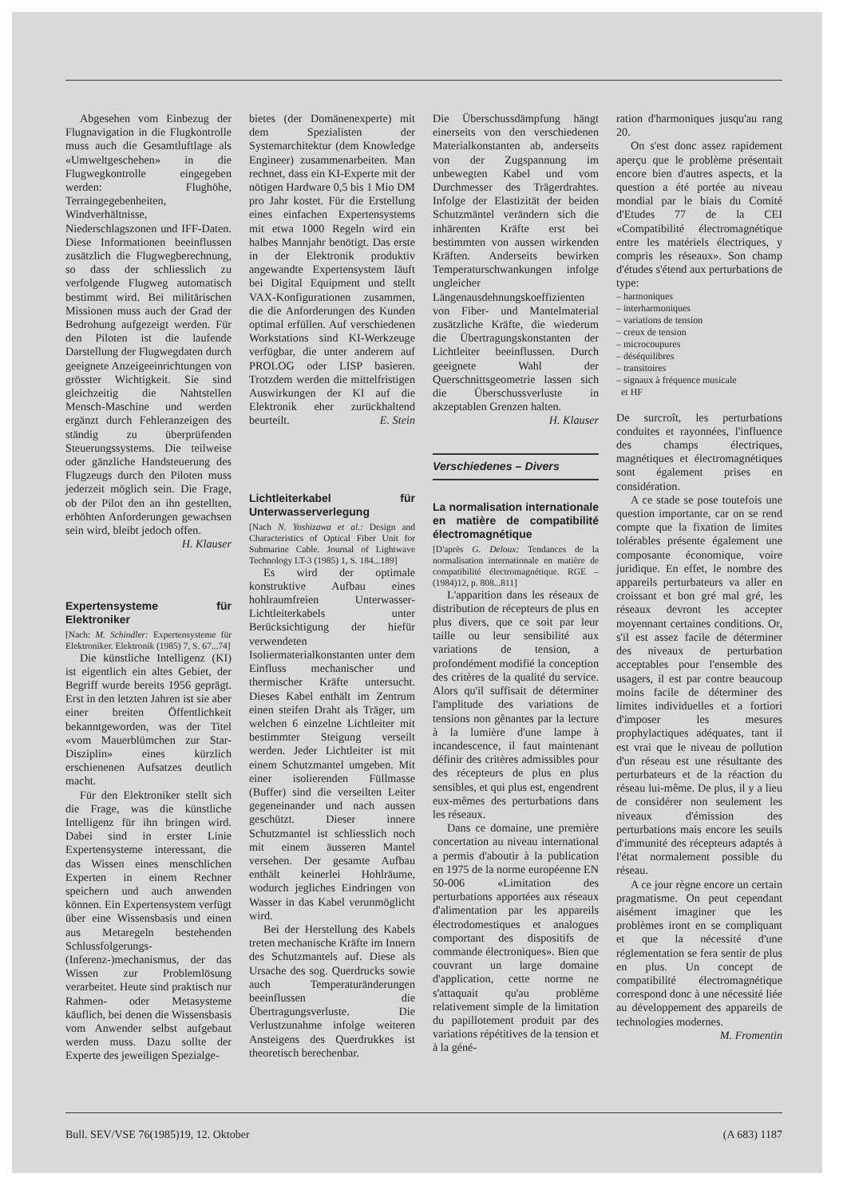Abgesehen vom Einbezug der Flugnavigation in die Flugkontrolle muss auch die Gesamtluftlage als «Umweltgeschehen» in die Flugwegkontrolle eingegeben werden: Flughöhe, Terraingegebenheiten, Windverhältnisse, Niederschlagszonen und IFF-Daten. Diese Informationen beeinflussen zusätzlich die Flugwegberechnung, so dass der schliesslich zu verfolgende Flugweg automatisch bestimmt wird. Bei militärischen Missionen muss auch der Grad der Bedrohung aufgezeigt werden. Für den Piloten ist die laufende Darstellung der Flugwegdaten durch geeignete Anzeigeeinrichtungen von grösster Wichtigkeit. Sie sind gleichzeitig die Nahtstellen Mensch-Maschine und werden ergänzt durch Fehleranzeigen des ständig zu überprüfenden Steuerungssystems. Die teilweise oder gänzliche Handsteuerung des Flugzeugs durch den Piloten muss jederzeit möglich sein. Die Frage, ob der Pilot den an ihn gestellten, erhöhten Anforderungen gewachsen sein wird, bleibt jedoch offen.
H. Klauser
Expertensysteme für Elektroniker
[Nach: M. Schindler: Expertensysteme für Elektroniker. Elektronik (1985) 7, S. 67...74]
Die künstliche Intelligenz (KI) ist eigentlich ein altes Gebiet, der Begriff wurde bereits 1956 geprägt. Erst in den letzten Jahren ist sie aber einer breiten Öffentlichkeit bekanntgeworden, was der Titel «vom Mauerblümchen zur Star-Disziplin» eines kürzlich erschienenen Aufsatzes deutlich macht.
Für den Elektroniker stellt sich die Frage, was die künstliche Intelligenz für ihn bringen wird. Dabei sind in erster Linie Expertensysteme interessant, die das Wissen eines menschlichen Experten in einem Rechner speichern und auch anwenden können. Ein Expertensystem verfügt über eine Wissensbasis und einen aus Metaregeln bestehenden Schlussfolgerungs-(Inferenz-)mechanismus, der das Wissen zur Problemlösung verarbeitet. Heute sind praktisch nur Rahmen- oder Metasysteme käuflich, bei denen die Wissensbasis vom Anwender selbst aufgebaut werden muss. Dazu sollte der Experte des jeweiligen Spezialge-
bietes (der Domänenexperte) mit dem Spezialisten der Systemarchitektur (dem Knowledge Engineer) zusammenarbeiten. Man rechnet, dass ein KI-Experte mit der nötigen Hardware 0,5 bis 1 Mio DM pro Jahr kostet. Für die Erstellung eines einfachen Expertensystems mit etwa 1000 Regeln wird ein halbes Mannjahr benötigt. Das erste in der Elektronik produktiv angewandte Expertensystem läuft bei Digital Equipment und stellt VAX-Konfigurationen zusammen, die die Anforderungen des Kunden optimal erfüllen. Auf verschiedenen Workstations sind KI-Werkzeuge verfügbar, die unter anderem auf PROLOG oder LISP basieren. Trotzdem werden die mittelfristigen Auswirkungen der KI auf die Elektronik eher zurückhaltend beurteilt. E. Stein
Lichtleiterkabel für Unterwasserverlegung
[Nach N. Yoshizawa et al.: Design and Characteristics of Optical Fiber Unit for Submarine Cable. Journal of Lightwave Technology LT-3 (1985) 1, S. 184...189]
Es wird der optimale konstruktive Aufbau eines hohlraumfreien Unterwasser-Lichtleiterkabels unter Berücksichtigung der hiefür verwendeten Isoliermaterialkonstanten unter dem Einfluss mechanischer und thermischer Kräfte untersucht. Dieses Kabel enthält im Zentrum einen steifen Draht als Träger, um welchen 6 einzelne Lichtleiter mit bestimmter Steigung verseilt werden. Jeder Lichtleiter ist mit einem Schutzmantel umgeben. Mit einer isolierenden Füllmasse (Buffer) sind die verseilten Leiter gegeneinander und nach aussen geschützt. Dieser innere Schutzmantel ist schliesslich noch mit einem äusseren Mantel versehen. Der gesamte Aufbau enthält keinerlei Hohlräume, wodurch jegliches Eindringen von Wasser in das Kabel verunmöglicht wird.
Bei der Herstellung des Kabels treten mechanische Kräfte im Innern des Schutzmantels auf. Diese als Ursache des sog. Querdrucks sowie auch Temperaturänderungen beeinflussen die Übertragungsverluste. Die Verlustzunahme infolge weiteren Ansteigens des Querdrukkes ist theoretisch berechenbar.
Die Überschussdämpfung hängt einerseits von den verschiedenen Materialkonstanten ab, anderseits von der Zugspannung im unbewegten Kabel und vom Durchmesser des Trägerdrahtes. Infolge der Elastizität der beiden Schutzmäntel verändern sich die inhärenten Kräfte erst bei bestimmten von aussen wirkenden Kräften. Anderseits bewirken Temperaturschwankungen infolge ungleicher Längenausdehnungskoeffizienten von Fiber- und Mantelmaterial zusätzliche Kräfte, die wiederum die Übertragungskonstanten der Lichtleiter beeinflussen. Durch geeignete Wahl der Querschnittsgeometrie lassen sich die Überschussverluste in akzeptablen Grenzen halten. H. Klauser
Verschiedenes – Divers
La normalisation internationale en matière de compatibilité électromagnétique
[D'après G. Deloux: Tendances de la normalisation internationale en matière de compatibilité électromagnétique. RGE –(1984)12, p. 808...811]
L'apparition dans les réseaux de distribution de récepteurs de plus en plus divers, que ce soit par leur taille ou leur sensibilité aux variations de tension, a profondément modifié la conception des critères de la qualité du service. Alors qu'il suffisait de déterminer l'amplitude des variations de tensions non gênantes par la lecture à la lumière d'une lampe à incandescence, il faut maintenant définir des critères admissibles pour des récepteurs de plus en plus sensibles, et qui plus est, engendrent eux-mêmes des perturbations dans les réseaux.
Dans ce domaine, une première concertation au niveau international a permis d'aboutir à la publication en 1975 de la norme européenne EN 50-006 «Limitation des perturbations apportées aux réseaux d'alimentation par les appareils électrodomestiques et analogues comportant des dispositifs de commande électroniques». Bien que couvrant un large domaine d'application, cette norme ne s'attaquait qu'au problème relativement simple de la limitation du papillotement produit par des variations répétitives de la tension et à la géné-
ration d'harmoniques jusqu'au rang 20.
On s'est donc assez rapidement aperçu que le problème présentait encore bien d'autres aspects, et la question a été portée au niveau mondial par le biais du Comité d'Etudes 77 de la CEI «Compatibilité électromagnétique entre les matériels électriques, y compris les réseaux». Son champ d'études s'étend aux perturbations de type:
– harmoniques
– interharmoniques
– variations de tension
– creux de tension
– microcoupures
– déséquilibres
– transitoires
– signaux à fréquence musicale
et HF
De surcroît, les perturbations conduites et rayonnées, l'influence des champs électriques, magnétiques et électromagnétiques sont également prises en considération.
A ce stade se pose toutefois une question importante, car on se rend compte que la fixation de limites tolérables présente également une composante économique, voire juridique. En effet, le nombre des appareils perturbateurs va aller en croissant et bon gré mal gré, les réseaux devront les accepter moyennant certaines conditions. Or, s'il est assez facile de déterminer des niveaux de perturbation acceptables pour l'ensemble des usagers, il est par contre beaucoup moins facile de déterminer des limites individuelles et a fortiori d'imposer les mesures prophylactiques adéquates, tant il est vrai que le niveau de pollution d'un réseau est une résultante des perturbateurs et de la réaction du réseau lui-même. De plus, il y a lieu de considérer non seulement les niveaux d'émission des perturbations mais encore les seuils d'immunité des récepteurs adaptés à l'état normalement possible du réseau.
A ce jour règne encore un certain pragmatisme. On peut cependant aisément imaginer que les problèmes iront en se compliquant et que la nécessité d'une réglementation se fera sentir de plus en plus. Un concept de compatibilité électromagnétique correspond donc à une nécessité liée au développement des appareils de technologies modernes.
M. Fromentin
Bull. SEV/VSE 76(1985)19, 12. Oktober (A 683) 1187